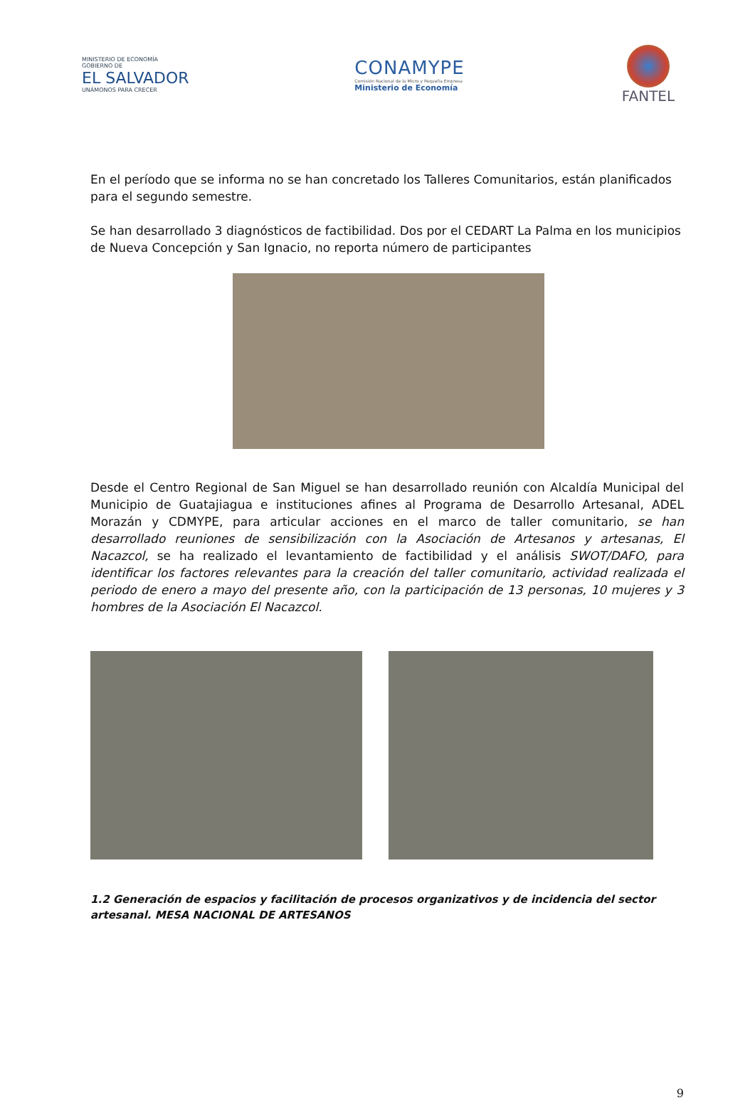MINISTERIO DE ECONOMÍA
GOBIERNO DE
EL SALVADOR
UNÁMONOS PARA CRECER
CONAMYPE
Comisión Nacional de la Micro y Pequeña Empresa
Ministerio de Economía
FANTEL
En el período que se informa no se han concretado los Talleres Comunitarios, están planificados para el segundo semestre.
Se han desarrollado 3 diagnósticos de factibilidad. Dos por el CEDART La Palma en los municipios de Nueva Concepción y San Ignacio, no reporta número de participantes
Desde el Centro Regional de San Miguel se han desarrollado reunión con Alcaldía Municipal del Municipio de Guatajiagua e instituciones afines al Programa de Desarrollo Artesanal, ADEL Morazán y CDMYPE, para articular acciones en el marco de taller comunitario, se han desarrollado reuniones de sensibilización con la Asociación de Artesanos y artesanas, El Nacazcol, se ha realizado el levantamiento de factibilidad y el análisis SWOT/DAFO, para identificar los factores relevantes para la creación del taller comunitario, actividad realizada el periodo de enero a mayo del presente año, con la participación de 13 personas, 10 mujeres y 3 hombres de la Asociación El Nacazcol.
1.2 Generación de espacios y facilitación de procesos organizativos y de incidencia del sector artesanal. MESA NACIONAL DE ARTESANOS
9